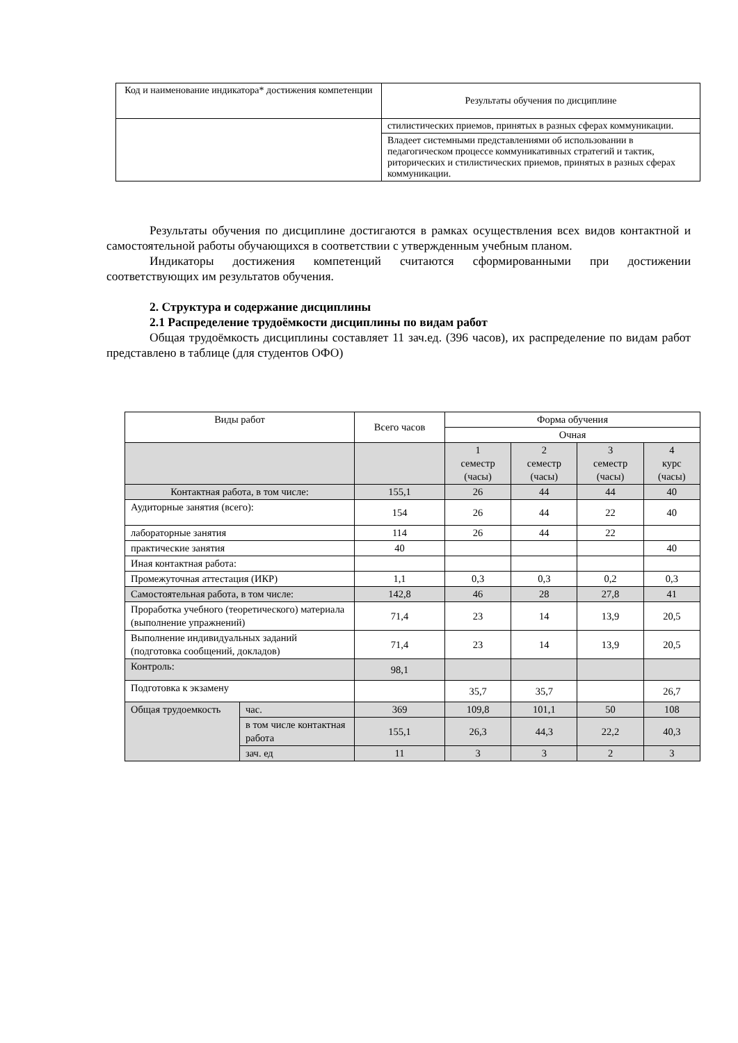| Код и наименование индикатора* достижения компетенции | Результаты обучения по дисциплине |
| | стилистических приемов, принятых в разных сферах коммуникации. |
| | Владеет системными представлениями об использовании в педагогическом процессе коммуникативных стратегий и тактик, риторических и стилистических приемов, принятых в разных сферах коммуникации. |
Результаты обучения по дисциплине достигаются в рамках осуществления всех видов контактной и самостоятельной работы обучающихся в соответствии с утвержденным учебным планом.
Индикаторы достижения компетенций считаются сформированными при достижении соответствующих им результатов обучения.
2. Структура и содержание дисциплины
2.1 Распределение трудоёмкости дисциплины по видам работ
Общая трудоёмкость дисциплины составляет 11 зач.ед. (396 часов), их распределение по видам работ представлено в таблице (для студентов ОФО)
| Виды работ | | Всего часов | Форма обучения | | | |
| --- | --- | --- | --- | --- | --- | --- |
| | | | Очная | | | |
| | | | 1 семестр (часы) | 2 семестр (часы) | 3 семестр (часы) | 4 курс (часы) |
| Контактная работа, в том числе: | | 155,1 | 26 | 44 | 44 | 40 |
| Аудиторные занятия (всего): | | 154 | 26 | 44 | 22 | 40 |
| лабораторные занятия | | 114 | 26 | 44 | 22 | |
| практические занятия | | 40 | | | | 40 |
| Иная контактная работа: | | | | | | |
| Промежуточная аттестация (ИКР) | | 1,1 | 0,3 | 0,3 | 0,2 | 0,3 |
| Самостоятельная работа, в том числе: | | 142,8 | 46 | 28 | 27,8 | 41 |
| Проработка учебного (теоретического) материала (выполнение упражнений) | | 71,4 | 23 | 14 | 13,9 | 20,5 |
| Выполнение индивидуальных заданий (подготовка сообщений, докладов) | | 71,4 | 23 | 14 | 13,9 | 20,5 |
| Контроль: | | 98,1 | | | | |
| Подготовка к экзамену | | | 35,7 | 35,7 | | 26,7 |
| Общая трудоемкость | час. | 369 | 109,8 | 101,1 | 50 | 108 |
| | в том числе контактная работа | 155,1 | 26,3 | 44,3 | 22,2 | 40,3 |
| | зач. ед | 11 | 3 | 3 | 2 | 3 |